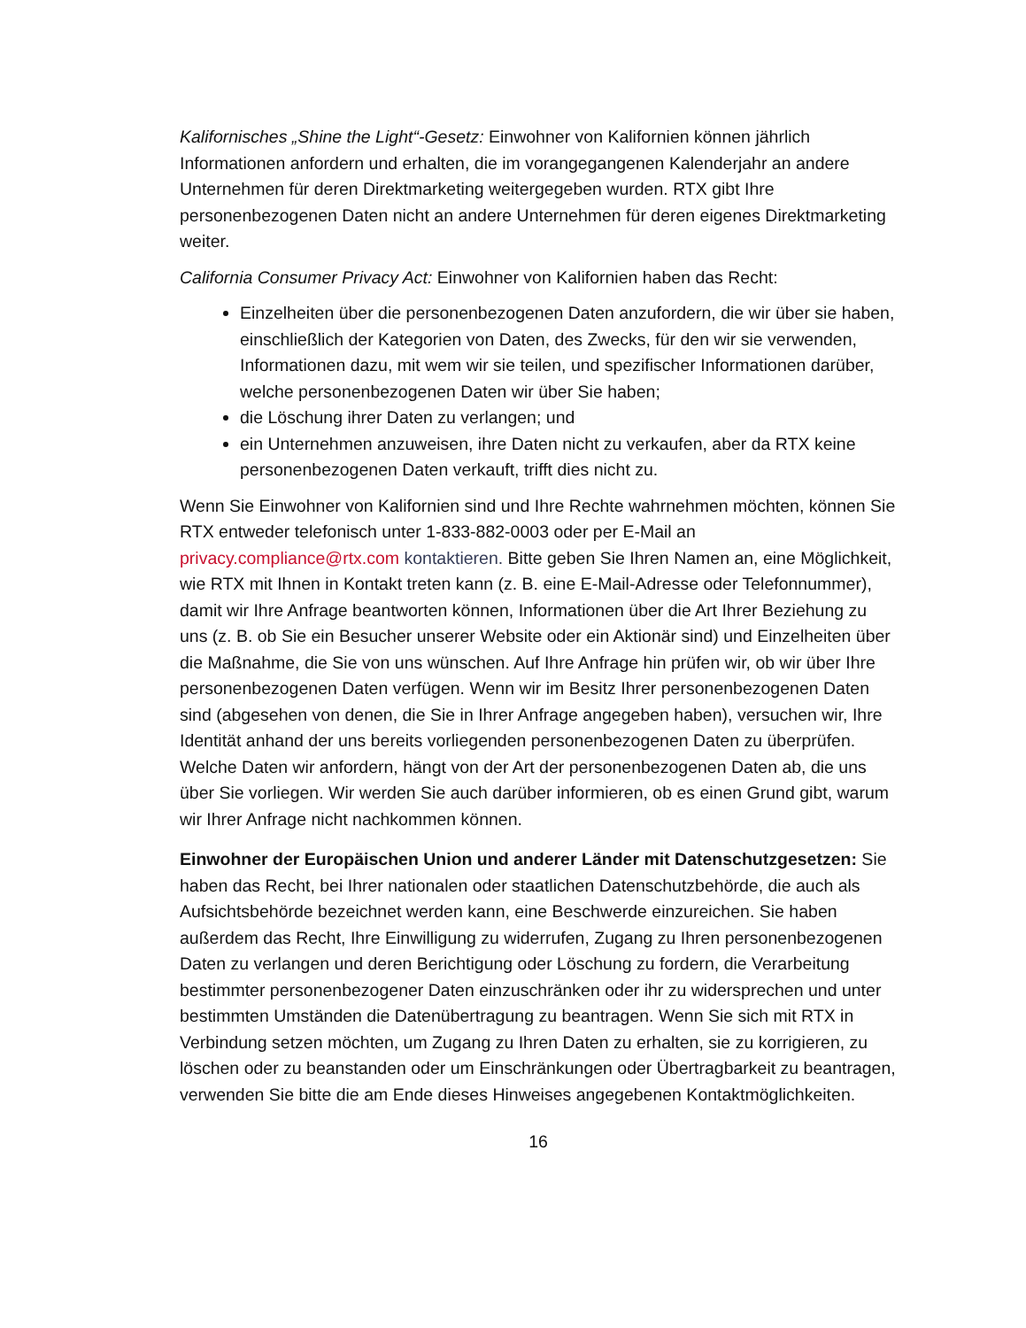Kalifornisches „Shine the Light“-Gesetz: Einwohner von Kalifornien können jährlich Informationen anfordern und erhalten, die im vorangegangenen Kalenderjahr an andere Unternehmen für deren Direktmarketing weitergegeben wurden. RTX gibt Ihre personenbezogenen Daten nicht an andere Unternehmen für deren eigenes Direktmarketing weiter.
California Consumer Privacy Act: Einwohner von Kalifornien haben das Recht:
Einzelheiten über die personenbezogenen Daten anzufordern, die wir über sie haben, einschließlich der Kategorien von Daten, des Zwecks, für den wir sie verwenden, Informationen dazu, mit wem wir sie teilen, und spezifischer Informationen darüber, welche personenbezogenen Daten wir über Sie haben;
die Löschung ihrer Daten zu verlangen; und
ein Unternehmen anzuweisen, ihre Daten nicht zu verkaufen, aber da RTX keine personenbezogenen Daten verkauft, trifft dies nicht zu.
Wenn Sie Einwohner von Kalifornien sind und Ihre Rechte wahrnehmen möchten, können Sie RTX entweder telefonisch unter 1-833-882-0003 oder per E-Mail an privacy.compliance@rtx.com kontaktieren. Bitte geben Sie Ihren Namen an, eine Möglichkeit, wie RTX mit Ihnen in Kontakt treten kann (z. B. eine E-Mail-Adresse oder Telefonnummer), damit wir Ihre Anfrage beantworten können, Informationen über die Art Ihrer Beziehung zu uns (z. B. ob Sie ein Besucher unserer Website oder ein Aktionär sind) und Einzelheiten über die Maßnahme, die Sie von uns wünschen. Auf Ihre Anfrage hin prüfen wir, ob wir über Ihre personenbezogenen Daten verfügen. Wenn wir im Besitz Ihrer personenbezogenen Daten sind (abgesehen von denen, die Sie in Ihrer Anfrage angegeben haben), versuchen wir, Ihre Identität anhand der uns bereits vorliegenden personenbezogenen Daten zu überprüfen. Welche Daten wir anfordern, hängt von der Art der personenbezogenen Daten ab, die uns über Sie vorliegen. Wir werden Sie auch darüber informieren, ob es einen Grund gibt, warum wir Ihrer Anfrage nicht nachkommen können.
Einwohner der Europäischen Union und anderer Länder mit Datenschutzgesetzen: Sie haben das Recht, bei Ihrer nationalen oder staatlichen Datenschutzbehörde, die auch als Aufsichtsbehörde bezeichnet werden kann, eine Beschwerde einzureichen. Sie haben außerdem das Recht, Ihre Einwilligung zu widerrufen, Zugang zu Ihren personenbezogenen Daten zu verlangen und deren Berichtigung oder Löschung zu fordern, die Verarbeitung bestimmter personenbezogener Daten einzuschränken oder ihr zu widersprechen und unter bestimmten Umständen die Datenübertragung zu beantragen. Wenn Sie sich mit RTX in Verbindung setzen möchten, um Zugang zu Ihren Daten zu erhalten, sie zu korrigieren, zu löschen oder zu beanstanden oder um Einschränkungen oder Übertragbarkeit zu beantragen, verwenden Sie bitte die am Ende dieses Hinweises angegebenen Kontaktmöglichkeiten.
16